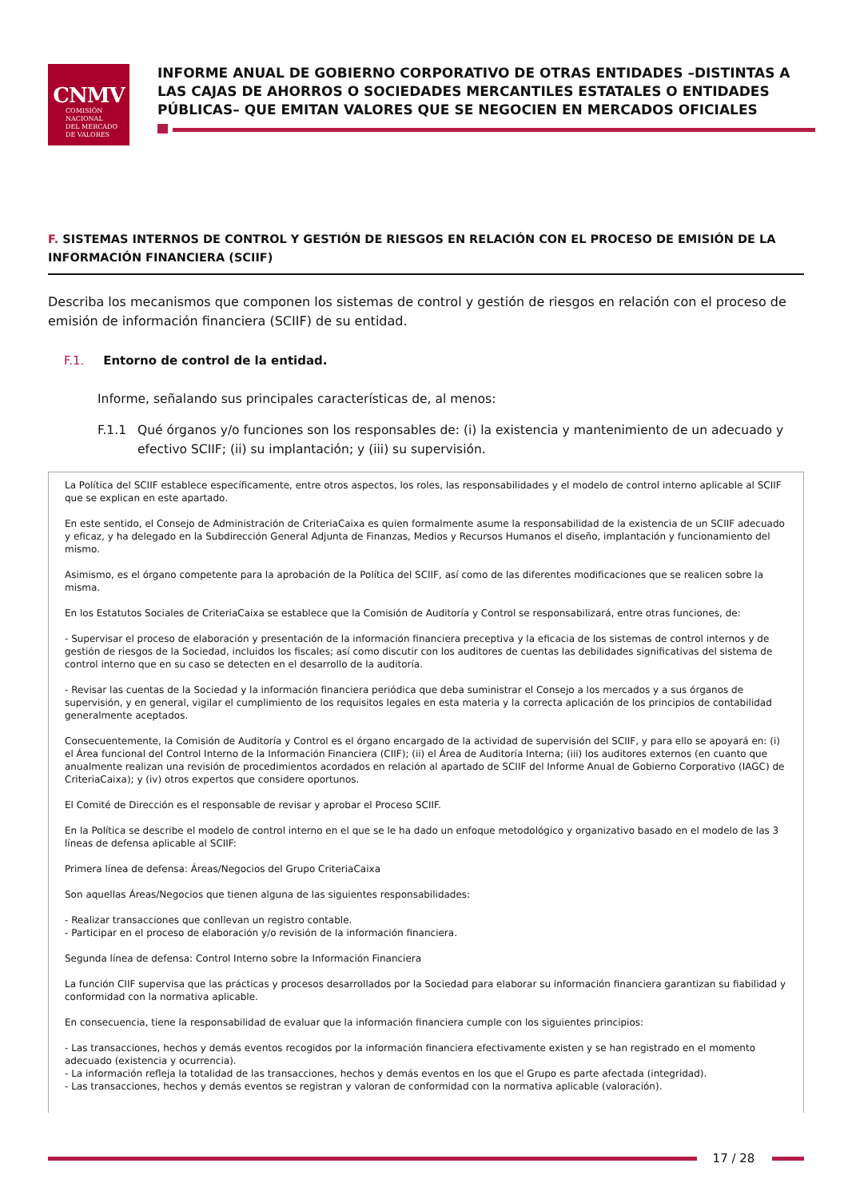CNMV
COMISIÓN
NACIONAL
DEL MERCADO
DE VALORES
INFORME ANUAL DE GOBIERNO CORPORATIVO DE OTRAS ENTIDADES –DISTINTAS A LAS CAJAS DE AHORROS O SOCIEDADES MERCANTILES ESTATALES O ENTIDADES PÚBLICAS– QUE EMITAN VALORES QUE SE NEGOCIEN EN MERCADOS OFICIALES
F. SISTEMAS INTERNOS DE CONTROL Y GESTIÓN DE RIESGOS EN RELACIÓN CON EL PROCESO DE EMISIÓN DE LA INFORMACIÓN FINANCIERA (SCIIF)
Describa los mecanismos que componen los sistemas de control y gestión de riesgos en relación con el proceso de emisión de información financiera (SCIIF) de su entidad.
F.1. Entorno de control de la entidad.
Informe, señalando sus principales características de, al menos:
F.1.1 Qué órganos y/o funciones son los responsables de: (i) la existencia y mantenimiento de un adecuado y efectivo SCIIF; (ii) su implantación; y (iii) su supervisión.
La Política del SCIIF establece específicamente, entre otros aspectos, los roles, las responsabilidades y el modelo de control interno aplicable al SCIIF que se explican en este apartado.
En este sentido, el Consejo de Administración de CriteriaCaixa es quien formalmente asume la responsabilidad de la existencia de un SCIIF adecuado y eficaz, y ha delegado en la Subdirección General Adjunta de Finanzas, Medios y Recursos Humanos el diseño, implantación y funcionamiento del mismo.
Asimismo, es el órgano competente para la aprobación de la Política del SCIIF, así como de las diferentes modificaciones que se realicen sobre la misma.
En los Estatutos Sociales de CriteriaCaixa se establece que la Comisión de Auditoría y Control se responsabilizará, entre otras funciones, de:
- Supervisar el proceso de elaboración y presentación de la información financiera preceptiva y la eficacia de los sistemas de control internos y de gestión de riesgos de la Sociedad, incluidos los fiscales; así como discutir con los auditores de cuentas las debilidades significativas del sistema de control interno que en su caso se detecten en el desarrollo de la auditoría.
- Revisar las cuentas de la Sociedad y la información financiera periódica que deba suministrar el Consejo a los mercados y a sus órganos de supervisión, y en general, vigilar el cumplimiento de los requisitos legales en esta materia y la correcta aplicación de los principios de contabilidad generalmente aceptados.
Consecuentemente, la Comisión de Auditoría y Control es el órgano encargado de la actividad de supervisión del SCIIF, y para ello se apoyará en: (i) el Área funcional del Control Interno de la Información Financiera (CIIF); (ii) el Área de Auditoría Interna; (iii) los auditores externos (en cuanto que anualmente realizan una revisión de procedimientos acordados en relación al apartado de SCIIF del Informe Anual de Gobierno Corporativo (IAGC) de CriteriaCaixa); y (iv) otros expertos que considere oportunos.
El Comité de Dirección es el responsable de revisar y aprobar el Proceso SCIIF.
En la Política se describe el modelo de control interno en el que se le ha dado un enfoque metodológico y organizativo basado en el modelo de las 3 líneas de defensa aplicable al SCIIF:
Primera línea de defensa: Áreas/Negocios del Grupo CriteriaCaixa
Son aquellas Áreas/Negocios que tienen alguna de las siguientes responsabilidades:
- Realizar transacciones que conllevan un registro contable.
- Participar en el proceso de elaboración y/o revisión de la información financiera.
Segunda línea de defensa: Control Interno sobre la Información Financiera
La función CIIF supervisa que las prácticas y procesos desarrollados por la Sociedad para elaborar su información financiera garantizan su fiabilidad y conformidad con la normativa aplicable.
En consecuencia, tiene la responsabilidad de evaluar que la información financiera cumple con los siguientes principios:
- Las transacciones, hechos y demás eventos recogidos por la información financiera efectivamente existen y se han registrado en el momento adecuado (existencia y ocurrencia).
- La información refleja la totalidad de las transacciones, hechos y demás eventos en los que el Grupo es parte afectada (integridad).
- Las transacciones, hechos y demás eventos se registran y valoran de conformidad con la normativa aplicable (valoración).
17 / 28